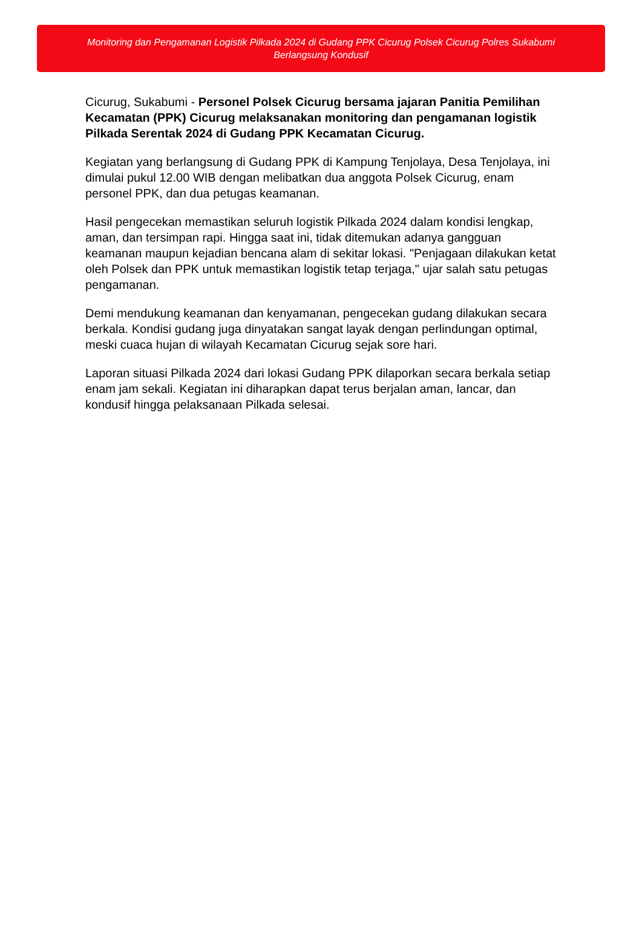Monitoring dan Pengamanan Logistik Pilkada 2024 di Gudang PPK Cicurug Polsek Cicurug Polres Sukabumi Berlangsung Kondusif
Cicurug, Sukabumi - Personel Polsek Cicurug bersama jajaran Panitia Pemilihan Kecamatan (PPK) Cicurug melaksanakan monitoring dan pengamanan logistik Pilkada Serentak 2024 di Gudang PPK Kecamatan Cicurug.
Kegiatan yang berlangsung di Gudang PPK di Kampung Tenjolaya, Desa Tenjolaya, ini dimulai pukul 12.00 WIB dengan melibatkan dua anggota Polsek Cicurug, enam personel PPK, dan dua petugas keamanan.
Hasil pengecekan memastikan seluruh logistik Pilkada 2024 dalam kondisi lengkap, aman, dan tersimpan rapi. Hingga saat ini, tidak ditemukan adanya gangguan keamanan maupun kejadian bencana alam di sekitar lokasi. "Penjagaan dilakukan ketat oleh Polsek dan PPK untuk memastikan logistik tetap terjaga," ujar salah satu petugas pengamanan.
Demi mendukung keamanan dan kenyamanan, pengecekan gudang dilakukan secara berkala. Kondisi gudang juga dinyatakan sangat layak dengan perlindungan optimal, meski cuaca hujan di wilayah Kecamatan Cicurug sejak sore hari.
Laporan situasi Pilkada 2024 dari lokasi Gudang PPK dilaporkan secara berkala setiap enam jam sekali. Kegiatan ini diharapkan dapat terus berjalan aman, lancar, dan kondusif hingga pelaksanaan Pilkada selesai.